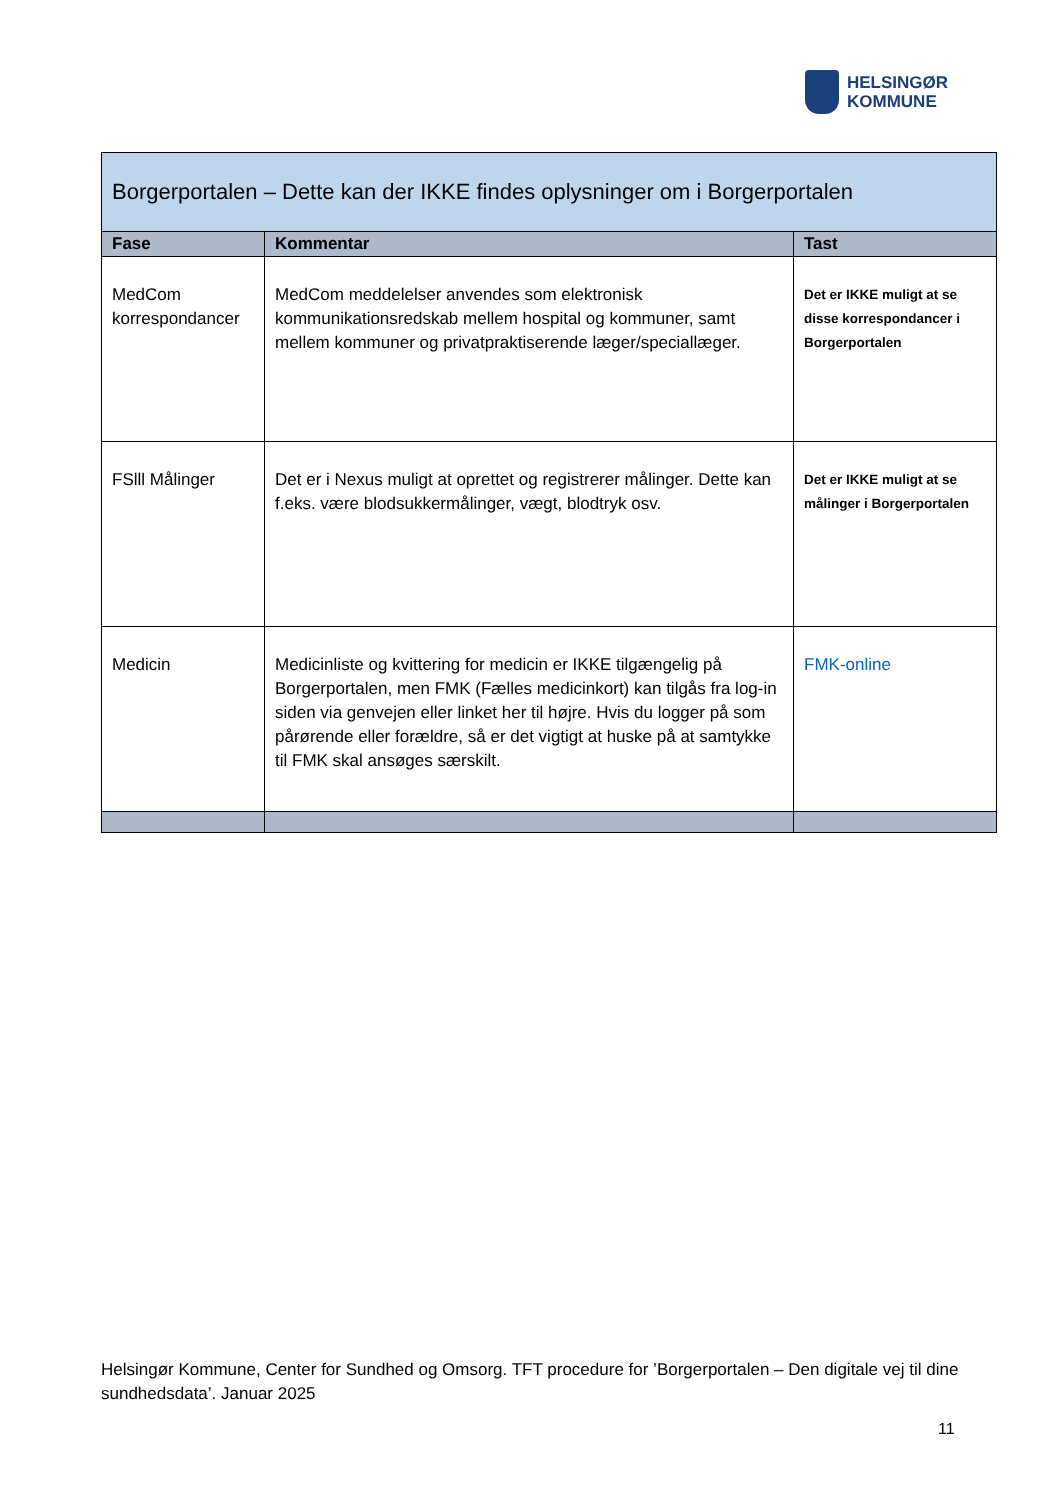HELSINGØR
KOMMUNE
| Borgerportalen – Dette kan der IKKE findes oplysninger om i Borgerportalen | | |
| --- | --- | --- |
| Fase | Kommentar | Tast |
| MedCom korrespondancer | MedCom meddelelser anvendes som elektronisk kommunikationsredskab mellem hospital og kommuner, samt mellem kommuner og privatpraktiserende læger/speciallæger. | Det er IKKE muligt at se disse korrespondancer i Borgerportalen |
| FSlll Målinger | Det er i Nexus muligt at oprettet og registrerer målinger. Dette kan f.eks. være blodsukkermålinger, vægt, blodtryk osv. | Det er IKKE muligt at se målinger i Borgerportalen |
| Medicin | Medicinliste og kvittering for medicin er IKKE tilgængelig på Borgerportalen, men FMK (Fælles medicinkort) kan tilgås fra log-in siden via genvejen eller linket her til højre. Hvis du logger på som pårørende eller forældre, så er det vigtigt at huske på at samtykke til FMK skal ansøges særskilt. | FMK-online |
Helsingør Kommune, Center for Sundhed og Omsorg. TFT procedure for ’Borgerportalen – Den digitale vej til dine sundhedsdata’. Januar 2025
11